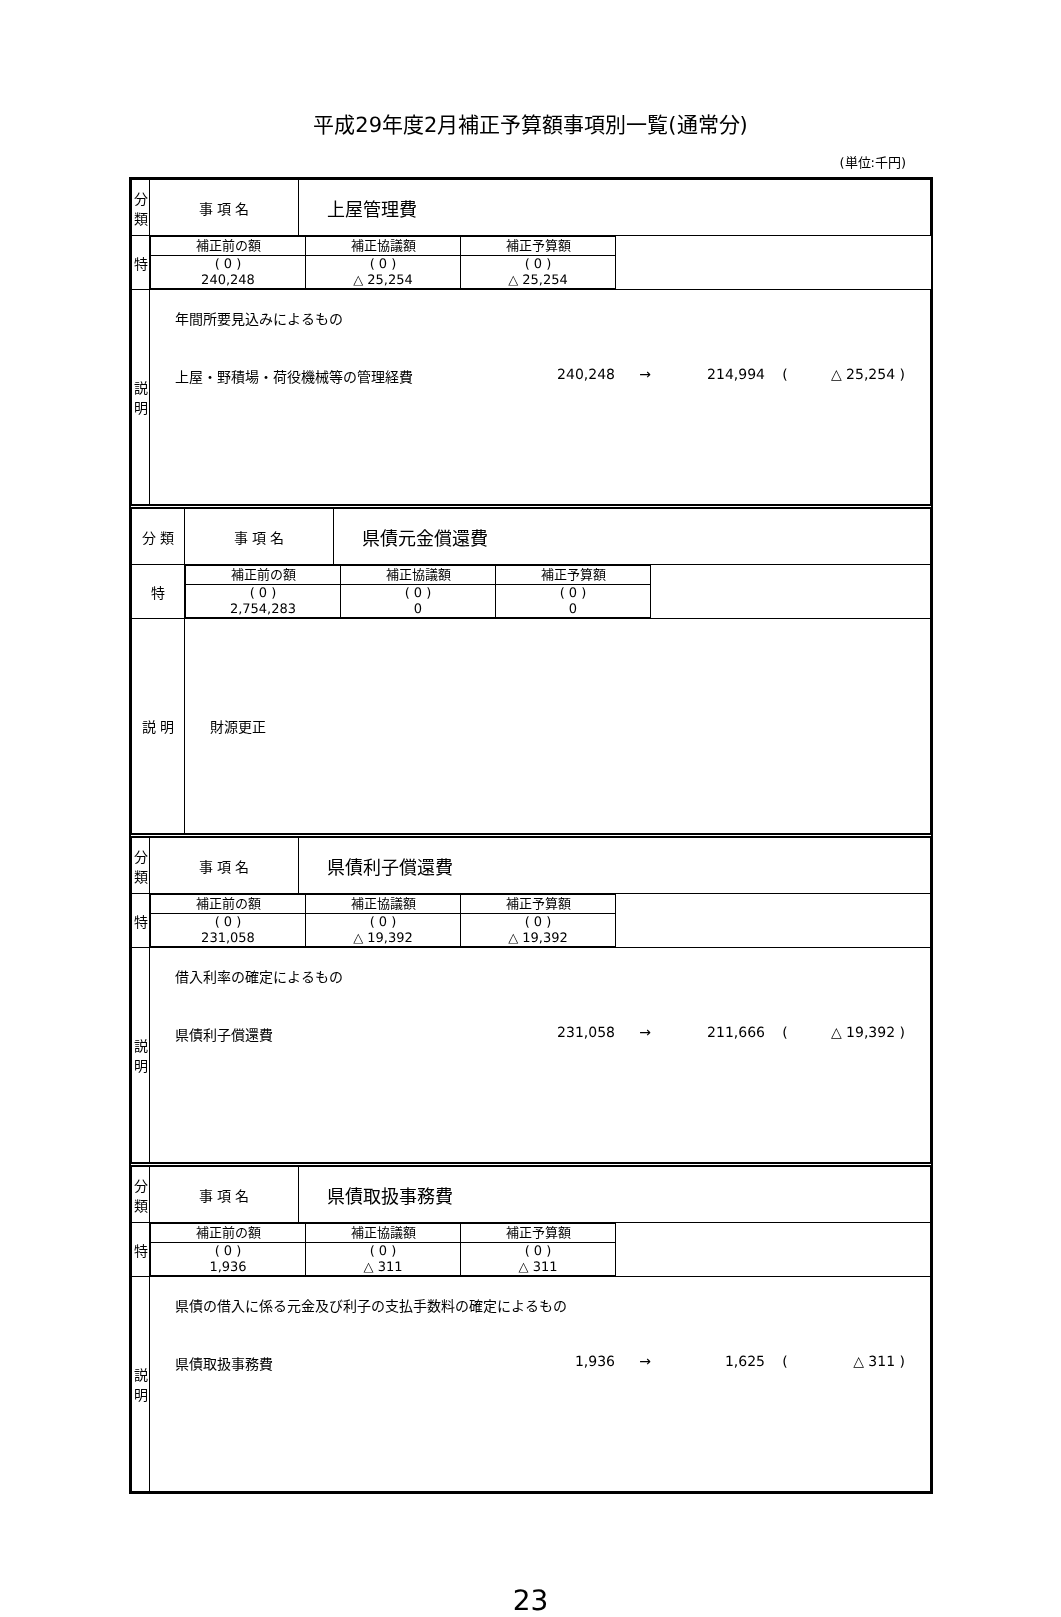平成29年度2月補正予算額事項別一覧(通常分)
(単位:千円)
| 分 類 | 事 項 名 | 上屋管理費 |
| 特 | / 補正前の額 / 補正協議額 / 補正予算額 / / --- / --- / --- / / ( 0 ) 240,248 / ( 0 ) △ 25,254 / ( 0 ) △ 25,254 / | |
| 説 明 | 年間所要見込みによるもの 上屋・野積場・荷役機械等の管理経費 240,248 → 214,994 ( △ 25,254 ) | |
| 分 類 | 事 項 名 | 県債元金償還費 |
| 特 | / 補正前の額 / 補正協議額 / 補正予算額 / / --- / --- / --- / / ( 0 ) 2,754,283 / ( 0 ) 0 / ( 0 ) 0 / | |
| 説 明 | 財源更正 | |
| 分 類 | 事 項 名 | 県債利子償還費 |
| 特 | / 補正前の額 / 補正協議額 / 補正予算額 / / --- / --- / --- / / ( 0 ) 231,058 / ( 0 ) △ 19,392 / ( 0 ) △ 19,392 / | |
| 説 明 | 借入利率の確定によるもの 県債利子償還費 231,058 → 211,666 ( △ 19,392 ) | |
| 分 類 | 事 項 名 | 県債取扱事務費 |
| 特 | / 補正前の額 / 補正協議額 / 補正予算額 / / --- / --- / --- / / ( 0 ) 1,936 / ( 0 ) △ 311 / ( 0 ) △ 311 / | |
| 説 明 | 県債の借入に係る元金及び利子の支払手数料の確定によるもの 県債取扱事務費 1,936 → 1,625 ( △ 311 ) | |
23